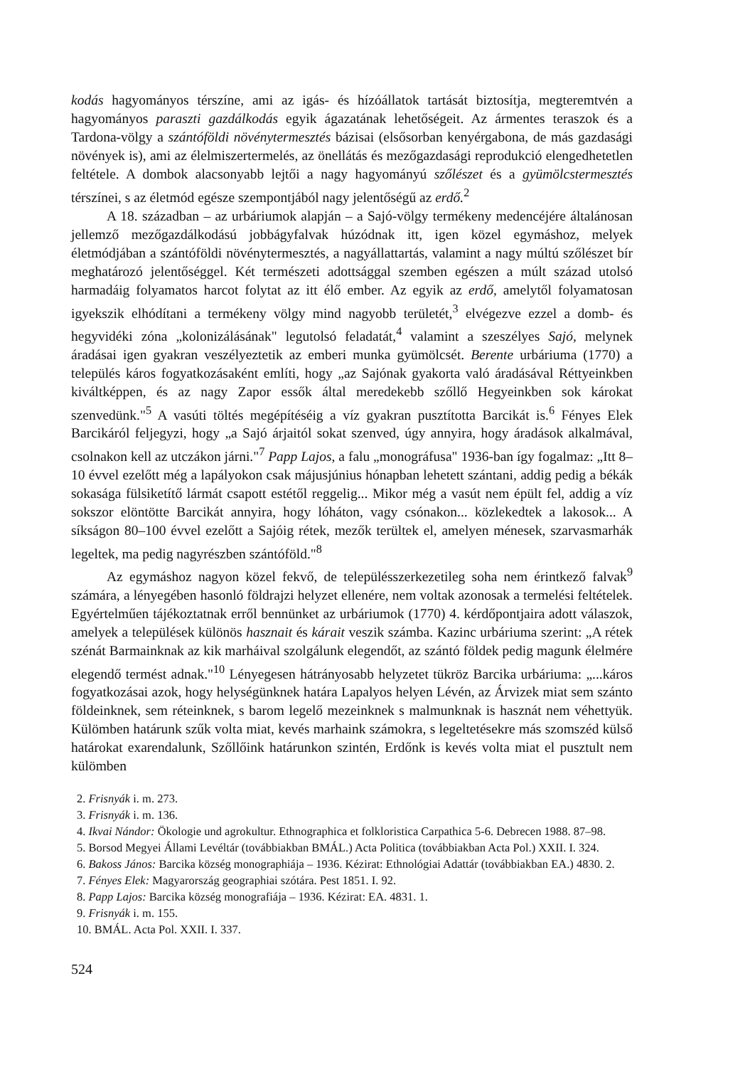kodás hagyományos térszíne, ami az igás- és hízóállatok tartását biztosítja, megteremtvén a hagyományos paraszti gazdálkodás egyik ágazatának lehetőségeit. Az ármentes teraszok és a Tardona-völgy a szántóföldi növénytermesztés bázisai (elsősorban kenyérgabona, de más gazdasági növények is), ami az élelmiszertermelés, az önellátás és mezőgazdasági reprodukció elengedhetetlen feltétele. A dombok alacsonyabb lejtői a nagy hagyományú szőlészet és a gyümölcstermesztés térszínei, s az életmód egésze szempontjából nagy jelentőségű az erdő.<sup>2</sup>
A 18. században – az urbáriumok alapján – a Sajó-völgy termékeny medencéjére általánosan jellemző mezőgazdálkodású jobbágyfalvak húzódnak itt, igen közel egymáshoz, melyek életmódjában a szántóföldi növénytermesztés, a nagyállattartás, valamint a nagy múltú szőlészet bír meghatározó jelentőséggel. Két természeti adottsággal szemben egészen a múlt század utolsó harmadáig folyamatos harcot folytat az itt élő ember. Az egyik az erdő, amelytől folyamatosan igyekszik elhódítani a termékeny völgy mind nagyobb területét,<sup>3</sup> elvégezve ezzel a domb- és hegyvidéki zóna „kolonizálásának" legutolsó feladatát,<sup>4</sup> valamint a szeszélyes Sajó, melynek áradásai igen gyakran veszélyeztetik az emberi munka gyümölcsét. Berente urbáriuma (1770) a település káros fogyatkozásaként említi, hogy „az Sajónak gyakorta való áradásával Réttyeinkben kiváltképpen, és az nagy Zapor essők által meredekebb szőllő Hegyeinkben sok károkat szenvedünk."<sup>5</sup> A vasúti töltés megépítéséig a víz gyakran pusztította Barcikát is.<sup>6</sup> Fényes Elek Barcikáról feljegyzi, hogy „a Sajó árjaitól sokat szenved, úgy annyira, hogy áradások alkalmával, csolnakon kell az utczákon járni."<sup>7</sup> Papp Lajos, a falu „monográfusa" 1936-ban így fogalmaz: „Itt 8–10 évvel ezelőtt még a lapályokon csak májusjúnius hónapban lehetett szántani, addig pedig a békák sokasága fülsiketítő lármát csapott estétől reggelig... Mikor még a vasút nem épült fel, addig a víz sokszor elöntötte Barcikát annyira, hogy lóháton, vagy csónakon... közlekedtek a lakosok... A síkságon 80–100 évvel ezelőtt a Sajóig rétek, mezők terültek el, amelyen ménesek, szarvasmarhák legeltek, ma pedig nagyrészben szántóföld."<sup>8</sup>
Az egymáshoz nagyon közel fekvő, de településszerkezetileg soha nem érintkező falvak<sup>9</sup> számára, a lényegében hasonló földrajzi helyzet ellenére, nem voltak azonosak a termelési feltételek. Egyértelműen tájékoztatnak erről bennünket az urbáriumok (1770) 4. kérdőpontjaira adott válaszok, amelyek a települések különös hasznait és kárait veszik számba. Kazinc urbáriuma szerint: „A rétek szénát Barmainknak az kik marháival szolgálunk elegendőt, az szántó földek pedig magunk élelmére elegendő termést adnak."<sup>10</sup> Lényegesen hátrányosabb helyzetet tükröz Barcika urbáriuma: „...káros fogyatkozásai azok, hogy helységünknek határa Lapalyos helyen Lévén, az Árvizek miat sem szánto földeinknek, sem réteinknek, s barom legelő mezeinknek s malmunknak is hasznát nem véhettyük. Külömben határunk szűk volta miat, kevés marhaink számokra, s legeltetésekre más szomszéd külső határokat exarendalunk, Szőllőink határunkon szintén, Erdőnk is kevés volta miat el pusztult nem külömben
2. Frisnyák i. m. 273.
3. Frisnyák i. m. 136.
4. Ikvai Nándor: Ökologie und agrokultur. Ethnographica et folkloristica Carpathica 5-6. Debrecen 1988. 87–98.
5. Borsod Megyei Állami Levéltár (továbbiakban BMÁL.) Acta Politica (továbbiakban Acta Pol.) XXII. I. 324.
6. Bakoss János: Barcika község monographiája – 1936. Kézirat: Ethnológiai Adattár (továbbiakban EA.) 4830. 2.
7. Fényes Elek: Magyarország geographiai szótára. Pest 1851. I. 92.
8. Papp Lajos: Barcika község monografiája – 1936. Kézirat: EA. 4831. 1.
9. Frisnyák i. m. 155.
10. BMÁL. Acta Pol. XXII. I. 337.
524